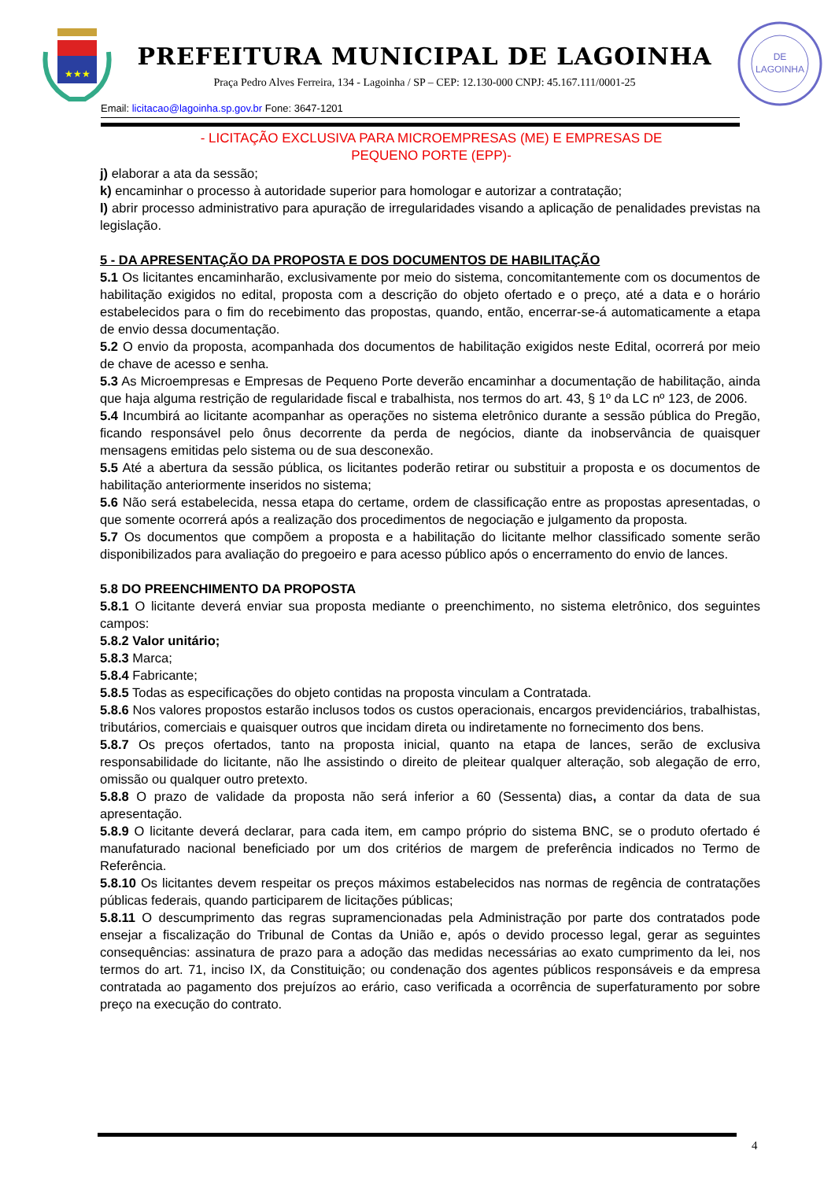★★★
PREFEITURA MUNICIPAL DE LAGOINHA
Praça Pedro Alves Ferreira, 134 - Lagoinha / SP – CEP: 12.130-000 CNPJ: 45.167.111/0001-25
DE
LAGOINHA
Email: licitacao@lagoinha.sp.gov.br Fone: 3647-1201
- LICITAÇÃO EXCLUSIVA PARA MICROEMPRESAS (ME) E EMPRESAS DE
PEQUENO PORTE (EPP)-
j) elaborar a ata da sessão;
k) encaminhar o processo à autoridade superior para homologar e autorizar a contratação;
l) abrir processo administrativo para apuração de irregularidades visando a aplicação de penalidades previstas na legislação.
5 - DA APRESENTAÇÃO DA PROPOSTA E DOS DOCUMENTOS DE HABILITAÇÃO
5.1 Os licitantes encaminharão, exclusivamente por meio do sistema, concomitantemente com os documentos de habilitação exigidos no edital, proposta com a descrição do objeto ofertado e o preço, até a data e o horário estabelecidos para o fim do recebimento das propostas, quando, então, encerrar-se-á automaticamente a etapa de envio dessa documentação.
5.2 O envio da proposta, acompanhada dos documentos de habilitação exigidos neste Edital, ocorrerá por meio de chave de acesso e senha.
5.3 As Microempresas e Empresas de Pequeno Porte deverão encaminhar a documentação de habilitação, ainda que haja alguma restrição de regularidade fiscal e trabalhista, nos termos do art. 43, § 1º da LC nº 123, de 2006.
5.4 Incumbirá ao licitante acompanhar as operações no sistema eletrônico durante a sessão pública do Pregão, ficando responsável pelo ônus decorrente da perda de negócios, diante da inobservância de quaisquer mensagens emitidas pelo sistema ou de sua desconexão.
5.5 Até a abertura da sessão pública, os licitantes poderão retirar ou substituir a proposta e os documentos de habilitação anteriormente inseridos no sistema;
5.6 Não será estabelecida, nessa etapa do certame, ordem de classificação entre as propostas apresentadas, o que somente ocorrerá após a realização dos procedimentos de negociação e julgamento da proposta.
5.7 Os documentos que compõem a proposta e a habilitação do licitante melhor classificado somente serão disponibilizados para avaliação do pregoeiro e para acesso público após o encerramento do envio de lances.
5.8 DO PREENCHIMENTO DA PROPOSTA
5.8.1 O licitante deverá enviar sua proposta mediante o preenchimento, no sistema eletrônico, dos seguintes campos:
5.8.2 Valor unitário;
5.8.3 Marca;
5.8.4 Fabricante;
5.8.5 Todas as especificações do objeto contidas na proposta vinculam a Contratada.
5.8.6 Nos valores propostos estarão inclusos todos os custos operacionais, encargos previdenciários, trabalhistas, tributários, comerciais e quaisquer outros que incidam direta ou indiretamente no fornecimento dos bens.
5.8.7 Os preços ofertados, tanto na proposta inicial, quanto na etapa de lances, serão de exclusiva responsabilidade do licitante, não lhe assistindo o direito de pleitear qualquer alteração, sob alegação de erro, omissão ou qualquer outro pretexto.
5.8.8 O prazo de validade da proposta não será inferior a 60 (Sessenta) dias, a contar da data de sua apresentação.
5.8.9 O licitante deverá declarar, para cada item, em campo próprio do sistema BNC, se o produto ofertado é manufaturado nacional beneficiado por um dos critérios de margem de preferência indicados no Termo de Referência.
5.8.10 Os licitantes devem respeitar os preços máximos estabelecidos nas normas de regência de contratações públicas federais, quando participarem de licitações públicas;
5.8.11 O descumprimento das regras supramencionadas pela Administração por parte dos contratados pode ensejar a fiscalização do Tribunal de Contas da União e, após o devido processo legal, gerar as seguintes consequências: assinatura de prazo para a adoção das medidas necessárias ao exato cumprimento da lei, nos termos do art. 71, inciso IX, da Constituição; ou condenação dos agentes públicos responsáveis e da empresa contratada ao pagamento dos prejuízos ao erário, caso verificada a ocorrência de superfaturamento por sobre preço na execução do contrato.
4